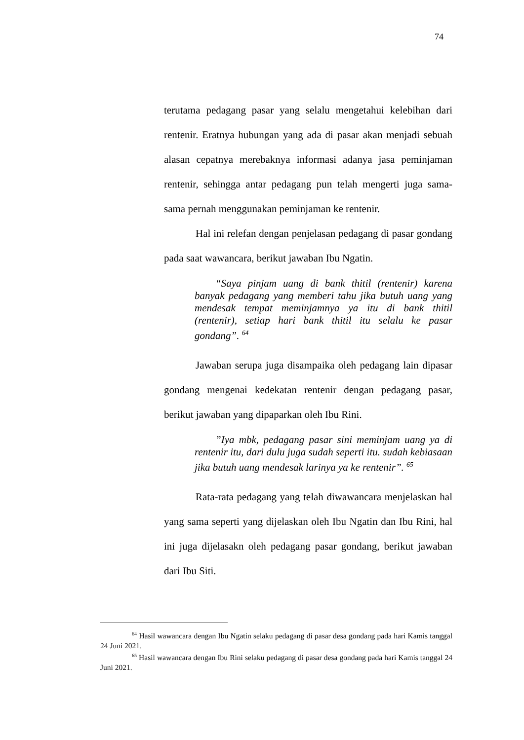74
terutama pedagang pasar yang selalu mengetahui kelebihan dari rentenir. Eratnya hubungan yang ada di pasar akan menjadi sebuah alasan cepatnya merebaknya informasi adanya jasa peminjaman rentenir, sehingga antar pedagang pun telah mengerti juga sama-sama pernah menggunakan peminjaman ke rentenir.
Hal ini relefan dengan penjelasan pedagang di pasar gondang pada saat wawancara, berikut jawaban Ibu Ngatin.
“Saya pinjam uang di bank thitil (rentenir) karena banyak pedagang yang memberi tahu jika butuh uang yang mendesak tempat meminjamnya ya itu di bank thitil (rentenir), setiap hari bank thitil itu selalu ke pasar gondang”. <sup>64</sup>
Jawaban serupa juga disampaika oleh pedagang lain dipasar gondang mengenai kedekatan rentenir dengan pedagang pasar, berikut jawaban yang dipaparkan oleh Ibu Rini.
”Iya mbk, pedagang pasar sini meminjam uang ya di rentenir itu, dari dulu juga sudah seperti itu. sudah kebiasaan jika butuh uang mendesak larinya ya ke rentenir”. <sup>65</sup>
Rata-rata pedagang yang telah diwawancara menjelaskan hal yang sama seperti yang dijelaskan oleh Ibu Ngatin dan Ibu Rini, hal ini juga dijelasakn oleh pedagang pasar gondang, berikut jawaban dari Ibu Siti.
<sup>64</sup> Hasil wawancara dengan Ibu Ngatin selaku pedagang di pasar desa gondang pada hari Kamis tanggal 24 Juni 2021.
<sup>65</sup> Hasil wawancara dengan Ibu Rini selaku pedagang di pasar desa gondang pada hari Kamis tanggal 24 Juni 2021.